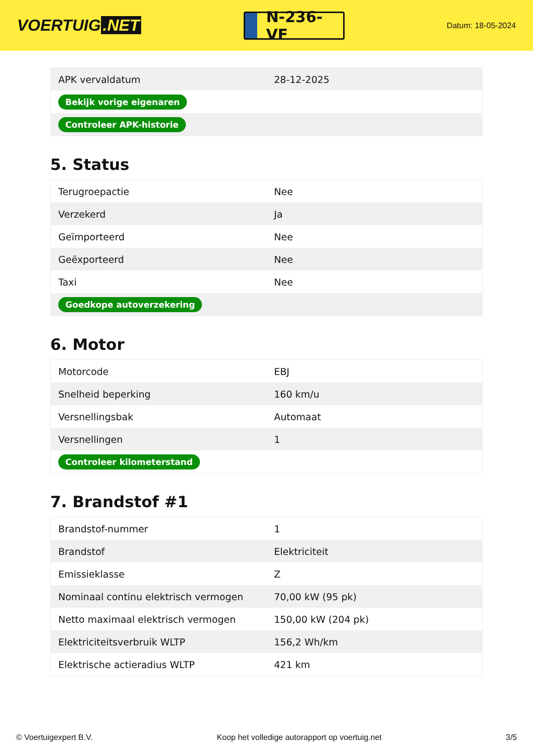VOERTUIG.NET
N-236-VF
Datum: 18-05-2024
| APK vervaldatum | 28-12-2025 |
| Bekijk vorige eigenaren | |
| Controleer APK-historie | |
5. Status
| Terugroepactie | Nee |
| Verzekerd | Ja |
| Geïmporteerd | Nee |
| Geëxporteerd | Nee |
| Taxi | Nee |
| Goedkope autoverzekering | |
6. Motor
| Motorcode | EBJ |
| Snelheid beperking | 160 km/u |
| Versnellingsbak | Automaat |
| Versnellingen | 1 |
| Controleer kilometerstand | |
7. Brandstof #1
| Brandstof-nummer | 1 |
| Brandstof | Elektriciteit |
| Emissieklasse | Z |
| Nominaal continu elektrisch vermogen | 70,00 kW (95 pk) |
| Netto maximaal elektrisch vermogen | 150,00 kW (204 pk) |
| Elektriciteitsverbruik WLTP | 156,2 Wh/km |
| Elektrische actieradius WLTP | 421 km |
© Voertuigexpert B.V. Koop het volledige autorapport op voertuig.net 3/5